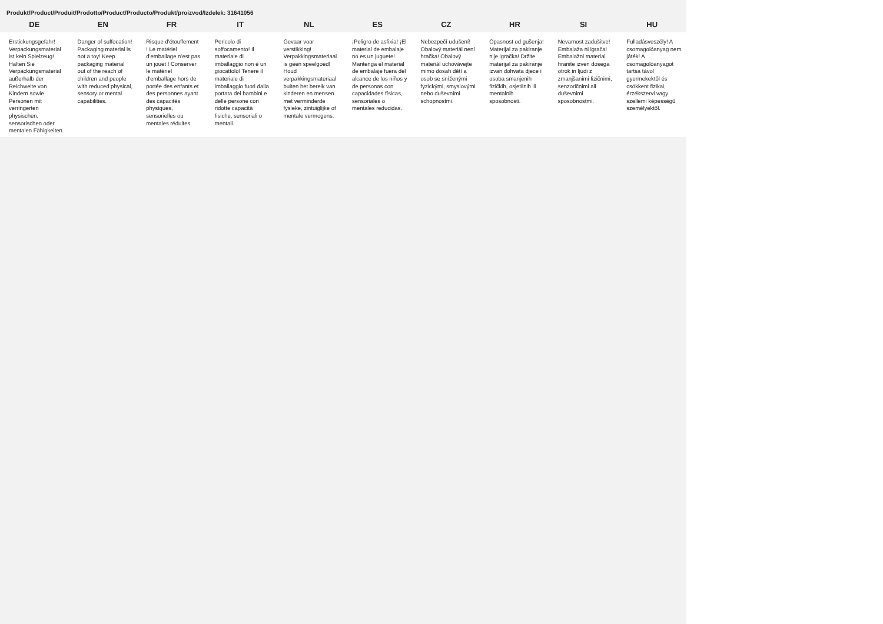Produkt/Product/Produit/Prodotto/Product/Producto/Produkt/proizvod/Izdelek: 31641056
| DE | EN | FR | IT | NL | ES | CZ | HR | SI | HU |
| --- | --- | --- | --- | --- | --- | --- | --- | --- | --- |
| Erstickungsgefahr! Verpackungsmaterial ist kein Spielzeug! Halten Sie Verpackungsmaterial außerhalb der Reichweite von Kindern sowie Personen mit verringerten physischen, sensorischen oder mentalen Fähigkeiten. | Danger of suffocation! Packaging material is not a toy! Keep packaging material out of the reach of children and people with reduced physical, sensory or mental capabilities. | Risque d'étouffement ! Le matériel d’emballage n’est pas un jouet ! Conserver le matériel d'emballage hors de portée des enfants et des personnes ayant des capacités physiques, sensorielles ou mentales réduites. | Pericolo di soffocamento! Il materiale di imballaggio non è un giocattolo! Tenere il materiale di imballaggio fuori dalla portata dei bambini e delle persone con ridotte capacità fisiche, sensoriali o mentali. | Gevaar voor verstikking! Verpakkingsmateriaal is geen speelgoed! Houd verpakkingsmateriaal buiten het bereik van kinderen en mensen met verminderde fysieke, zintuiglijke of mentale vermogens. | ¡Peligro de asfixia! ¡El material de embalaje no es un juguete! Mantenga el material de embalaje fuera del alcance de los niños y de personas con capacidades físicas, sensoriales o mentales reducidas. | Nebezpečí udušení! Obalový materiál není hračka! Obalový materiál uchovávejte mimo dosah dětí a osob se sníženými fyzickými, smyslovými nebo duševními schopnostmi. | Opasnost od gušenja! Materijal za pakiranje nije igračka! Držite materijal za pakiranje izvan dohvata djece i osoba smanjenih fizičkih, osjetilnih ili mentalnih sposobnosti. | Nevarnost zadušitve! Embalaža ni igrača! Embalažni material hranite izven dosega otrok in ljudi z zmanjšanimi fizičnimi, senzoričnimi ali duševnimi sposobnostmi. | Fulladásveszély! A csomagolóanyag nem játék! A csomagolóanyagot tartsa távol gyermekektől és csökkent fizikai, érzékszervi vagy szellemi képességű személyektől. |